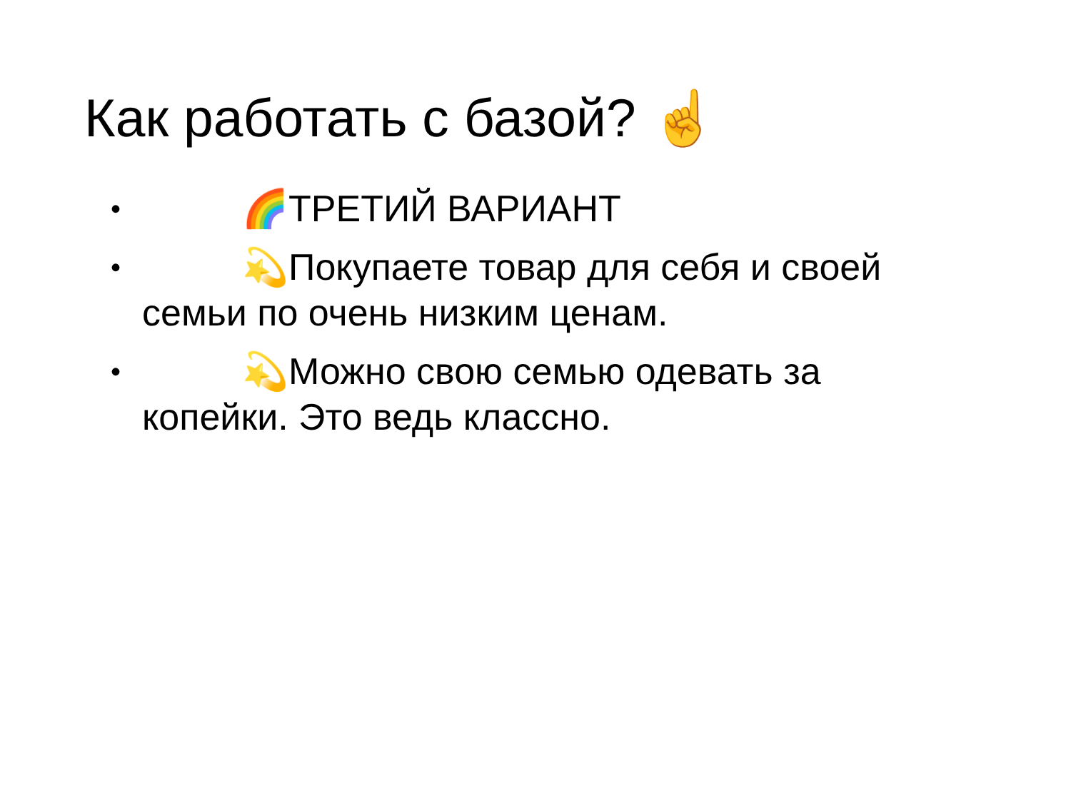Как работать с базой? ☝️
• 🌈 ТРЕТИЙ ВАРИАНТ
• 💫 Покупаете товар для себя и своей семьи по очень низким ценам.
• 💫 Можно свою семью одевать за копейки. Это ведь классно.